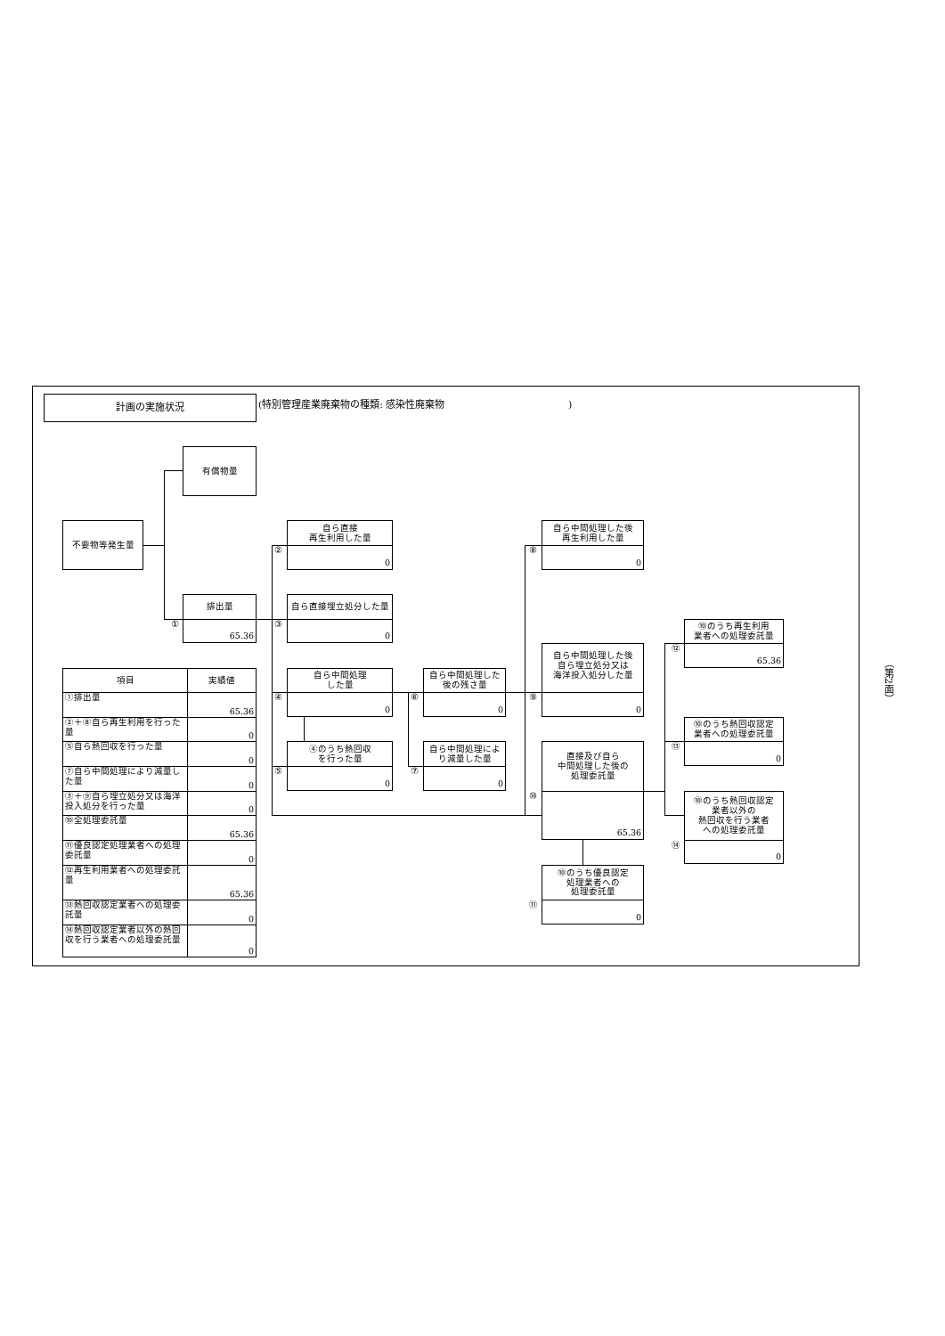計画の実施状況
(特別管理産業廃棄物の種類: 感染性廃棄物 )
有償物量
不要物等発生量
排出量
65.36
①
自ら直接
再生利用した量
0
②
自ら直接埋立処分した量
0
③
自ら中間処理
した量
0
④
④のうち熱回収
を行った量
0
⑤
自ら中間処理した
後の残さ量
0
⑥
自ら中間処理によ
り減量した量
0
⑦
自ら中間処理した後
再生利用した量
0
⑧
自ら中間処理した後
自ら埋立処分又は
海洋投入処分した量
0
⑨
直接及び自ら
中間処理した後の
処理委託量
65.36
⑩
⑩のうち優良認定
処理業者への
処理委託量
0
⑪
⑩のうち再生利用
業者への処理委託量
65.36
⑫
⑩のうち熱回収認定
業者への処理委託量
0
⑬
⑩のうち熱回収認定
業者以外の
熱回収を行う業者
への処理委託量
0
⑭
| 項目 | 実績値 |
| --- | --- |
| ①排出量 | 65.36 |
| ②＋⑧自ら再生利用を行った量 | 0 |
| ⑤自ら熱回収を行った量 | 0 |
| ⑦自ら中間処理により減量した量 | 0 |
| ③＋⑨自ら埋立処分又は海洋投入処分を行った量 | 0 |
| ⑩全処理委託量 | 65.36 |
| ⑪優良認定処理業者への処理委託量 | 0 |
| ⑫再生利用業者への処理委託量 | 65.36 |
| ⑬熱回収認定業者への処理委託量 | 0 |
| ⑭熱回収認定業者以外の熱回収を行う業者への処理委託量 | 0 |
（第2面）